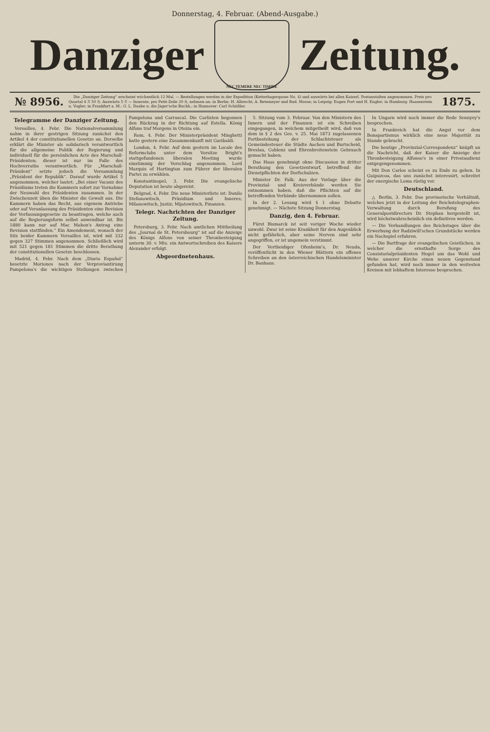Donnerstag, 4. Februar. (Abend-Ausgabe.)
Danziger NEC TEMERE NEC TIMIDE Zeitung.
№ 8956.
Die „Danziger Zeitung“ erscheint wöchentlich 12 Mal. — Bestellungen werden in der Expedition (Ketterhagergasse No. 4) und auswärts bei allen Kaiserl. Postanstalten angenommen. Preis pro Quartal 4 ℛ 50 ℌ. Auswärts 5 ℛ — Inserate, pro Petit-Zeile 20 ℌ, nehmen an: in Berlin: H. Albrecht, A. Retemeyer und Rud. Mosse; in Leipzig: Eugen Fort und H. Engler; in Hamburg: Haasenstein u. Vogler; in Frankfurt a. M.: G. L. Daube u. die Jäger'sche Buchh.; in Hannover: Carl Schüßler.
1875.
Telegramme der Danziger Zeitung.
Versailles, 4. Febr. Die Nationalversammlung nahm in ihrer gestrigen Sitzung zunächst den Artikel 4 der constitutionellen Gesetze an. Derselbe erklärt die Minister als solidarisch verantwortlich für die allgemeine Politik der Regierung und individuell für die persönlichen Acte des Marschall-Präsidenten; dieser ist nur im Falle des Hochverraths verantwortlich. Für „Marschall-Präsident“ setzte jedoch die Versammlung „Präsident der Republik“. Darauf wurde Artikel 5 angenommen, welcher lautet: „Bei einer Vacanz des Präsidiums treten die Kammern sofort zur Vornahme der Neuwahl des Präsidenten zusammen. In der Zwischenzeit üben die Minister die Gewalt aus. Die Kammern haben das Recht, aus eigenem Antriebe oder auf Veranlassung des Präsidenten eine Revision der Verfassungsgesetze zu beantragen, welche auch auf die Regierungsform selbst anwendbar ist. Bis 1880 kann nur auf Mac Mahon's Antrag eine Revision stattfinden.“ Ein Amendement, wonach der Sitz beider Kammern Versailles ist, wird mit 332 gegen 327 Stimmen angenommen. Schließlich wird mit 521 gegen 181 Stimmen die dritte Berathung der constitutionellen Gesetze beschlossen.
Madrid, 4. Febr. Nach dem „Diario Español“ besetzte Moriones nach der Verproviantirung Pampelona's die wichtigen Stellungen zwischen Pampelona und Carrascal. Die Carlisten begonnen den Rückzug in der Richtung auf Estella. König Alfons traf Morgens in Oteiza ein.
Rom, 4. Febr. Der Ministerpräsident Minghetti hatte gestern eine Zusammenkunft mit Garibaldi.
London, 4. Febr. Auf dem gestern im Locale des Reformclubs unter dem Vorsitze Bright's stattgefundenen liberalen Meeting wurde einstimmig der Vorschlag angenommen, Lord Marquis of Hartington zum Führer der liberalen Partei zu erwählen.
Konstantinopel, 3. Febr. Die evangelische Deputation ist heute abgereist.
Belgrad, 4. Febr. Die neue Ministerliste ist: Danilo Stefanowitsch, Präsidium und Inneres; Milanowitsch, Justiz; Mijatowitsch, Finanzen.
Telegr. Nachrichten der Danziger Zeitung.
Petersburg, 3. Febr. Nach amtlichen Mittheilung des „Journal de St. Petersbourg“ ist auf die Anzeige des Königs Alfons von seiner Thronbesteigung unterm 30. v. Mts. ein Antwortschreiben des Kaisers Alexander erfolgt.
Abgeordnetenhaus.
5. Sitzung vom 3. Februar. Von den Ministern des Innern und der Finanzen ist ein Schreiben eingegangen, in welchem mitgetheilt wird, daß von dem in § 2 des Ges. v. 25. Mai 1873 zugelassenen Fortbestehung der Schlachtsteuer als Gemeindesteuer die Städte Aachen und Burtscheid, Breslau, Coblenz und Ehrenbreitenstein Gebrauch gemacht haben.
Das Haus genehmigt ohne Discussion in dritter Berathung den Gesetzentwurf, betreffend die Dienstpflichten der Dorfschulzen.
Minister Dr. Falk: Aus der Vorlage über die Provinzial- und Kreisverbände werden Sie entnommen haben, daß die Pflichten auf die betreffenden Verbände übernommen sollen.
In der 2. Lesung wird § 1 ohne Debatte genehmigt. — Nächste Sitzung Donnerstag.
Danzig, den 4. Februar.
Fürst Bismarck ist seit voriger Woche wieder unwohl. Zwar ist seine Krankheit für den Augenblick nicht gefährlich, aber seine Nerven sind sehr angegriffen, er ist ungemein verstimmt.
Der Vertheidiger Ofenheim's, Dr. Neuda, veröffentlicht in den Wiener Blättern ein offenes Schreiben an den österreichischen Handelsminister Dr. Banhans.
In Ungarn wird noch immer die Rede Sennyey's besprochen.
In Frankreich hat die Angst vor dem Bonapartismus wirklich eine neue Majorität zu Stande gebracht.
Die heutige „Provinzial-Correspondenz“ knüpft an die Nachricht, daß der Kaiser die Anzeige der Thronbesteigung Alfonso's in einer Privataudienz entgegengenommen.
Mit Don Carlos scheint es zu Ende zu gehen. In Guipuzcoa, das uns zunächst interessirt, schreitet der energische Loma rüstig vor.
Deutschland.
△ Berlin, 3. Febr. Das provisorische Verhältniß, welches jetzt in der Leitung der Reichstelegraphen-Verwaltung durch Berufung des Generalpostdirectors Dr. Stephan hergestellt ist, wird höchstwahrscheinlich ein definitives werden.
— Die Verhandlungen des Reichstages über die Erwerbung der Radziwill'schen Grundstücke werden ein Nachspiel erfahren.
— Die Bartfrage der evangelischen Geistlichen, in welcher die ernsthafte Sorge des Consistorialpräsidenten Hegel um das Wohl und Wehe unserer Kirche einen neuen Gegenstand gefunden hat, wird noch immer in den weitesten Kreisen mit lebhaftem Interesse besprochen.